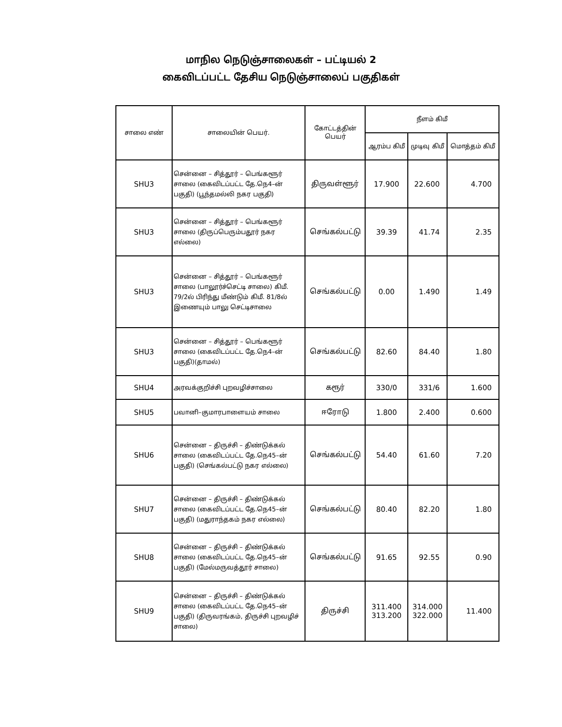மாநில நெடுஞ்சாலைகள் – பட்டியல் 2
கைவிடப்பட்ட தேசிய நெடுஞ்சாலைப் பகுதிகள்
| சாலை எண் | சாலையின் பெயர். | கோட்டத்தின் பெயர் | நீளம் கிமீ | | |
| --- | --- | --- | --- | --- | --- |
| | | | ஆரம்ப கிமீ | முடிவு கிமீ | மொத்தம் கிமீ |
| SHU3 | சென்னை – சித்தூர் – பெங்களூர் சாலை (கைவிடப்பட்ட தே.நெ4–ன் பகுதி) (பூந்தமல்லி நகர பகுதி) | திருவள்ளூர் | 17.900 | 22.600 | 4.700 |
| SHU3 | சென்னை – சித்தூர் – பெங்களூர் சாலை (திருப்பெரும்பதூர் நகர எல்லை) | செங்கல்பட்டு | 39.39 | 41.74 | 2.35 |
| SHU3 | சென்னை – சித்தூர் – பெங்களூர் சாலை (பாலூர்ச்செட்டி சாலை) கிமீ. 79/2ல் பிரிந்து மீண்டும் கிமீ. 81/8ல் இணையும் பாலு செட்டிசாலை | செங்கல்பட்டு | 0.00 | 1.490 | 1.49 |
| SHU3 | சென்னை – சித்தூர் – பெங்களூர் சாலை (கைவிடப்பட்ட தே.நெ4–ன் பகுதி)(தாமல்) | செங்கல்பட்டு | 82.60 | 84.40 | 1.80 |
| SHU4 | அரவக்குறிச்சி புறவழிச்சாலை | கரூர் | 330/0 | 331/6 | 1.600 |
| SHU5 | பவானி–குமாரபாளையம் சாலை | ஈரோடு | 1.800 | 2.400 | 0.600 |
| SHU6 | சென்னை – திருச்சி – திண்டுக்கல் சாலை (கைவிடப்பட்ட தே.நெ45–ன் பகுதி) (செங்கல்பட்டு நகர எல்லை) | செங்கல்பட்டு | 54.40 | 61.60 | 7.20 |
| SHU7 | சென்னை – திருச்சி – திண்டுக்கல் சாலை (கைவிடப்பட்ட தே.நெ45–ன் பகுதி) (மதுராந்தகம் நகர எல்லை) | செங்கல்பட்டு | 80.40 | 82.20 | 1.80 |
| SHU8 | சென்னை – திருச்சி – திண்டுக்கல் சாலை (கைவிடப்பட்ட தே.நெ45–ன் பகுதி) (மேல்மருவத்தூர் சாலை) | செங்கல்பட்டு | 91.65 | 92.55 | 0.90 |
| SHU9 | சென்னை – திருச்சி – திண்டுக்கல் சாலை (கைவிடப்பட்ட தே.நெ45–ன் பகுதி) (திருவரங்கம், திருச்சி புறவழிச் சாலை) | திருச்சி | 311.400 313.200 | 314.000 322.000 | 11.400 |